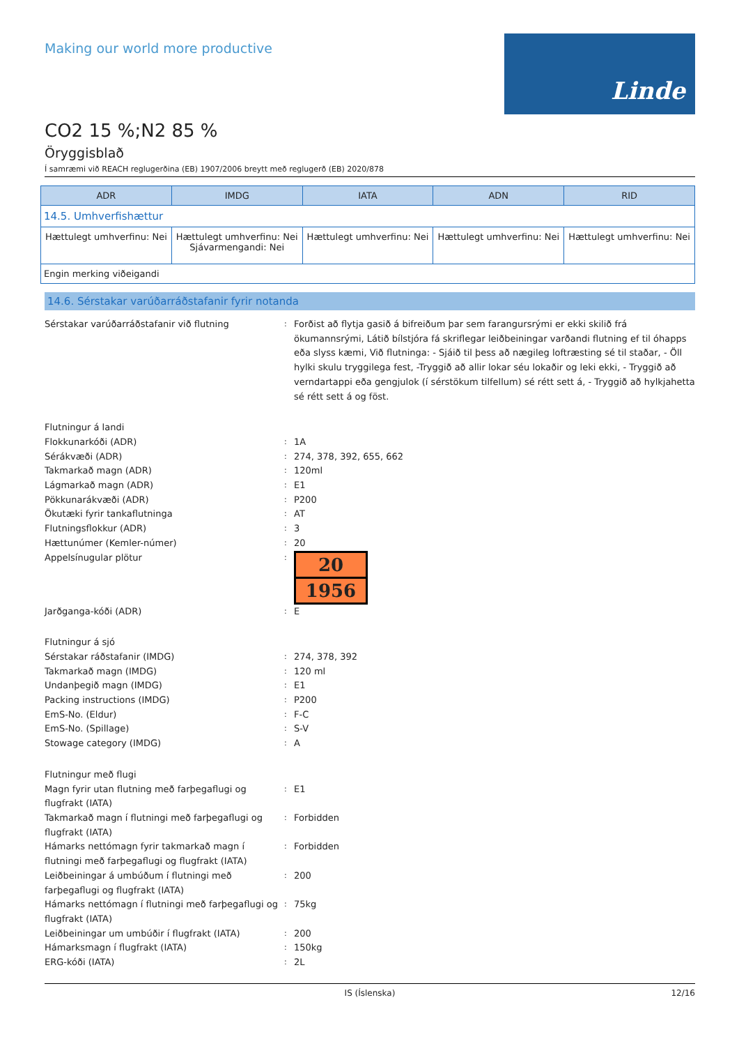Making our world more productive
Linde
CO2 15 %;N2 85 %
Öryggisblað
Í samræmi við REACH reglugerðina (EB) 1907/2006 breytt með reglugerð (EB) 2020/878
| ADR | IMDG | IATA | ADN | RID |
| --- | --- | --- | --- | --- |
| 14.5. Umhverfishættur | | | | |
| Hættulegt umhverfinu: Nei | Hættulegt umhverfinu: Nei Sjávarmengandi: Nei | Hættulegt umhverfinu: Nei | Hættulegt umhverfinu: Nei | Hættulegt umhverfinu: Nei |
| Engin merking viðeigandi | | | | |
14.6. Sérstakar varúðarráðstafanir fyrir notanda
Sérstakar varúðarráðstafanir við flutning
:
Forðist að flytja gasið á bifreiðum þar sem farangursrými er ekki skilið frá ökumannsrými, Látið bílstjóra fá skriflegar leiðbeiningar varðandi flutning ef til óhapps eða slyss kæmi, Við flutninga: - Sjáið til þess að nægileg loftræsting sé til staðar, - Öll hylki skulu tryggilega fest, -Tryggið að allir lokar séu lokaðir og leki ekki, - Tryggið að verndartappi eða gengjulok (í sérstökum tilfellum) sé rétt sett á, - Tryggið að hylkjahetta sé rétt sett á og föst.
Flutningur á landi
Flokkunarkóði (ADR)
:
1A
Sérákvæði (ADR)
:
274, 378, 392, 655, 662
Takmarkað magn (ADR)
:
120ml
Lágmarkað magn (ADR)
:
E1
Pökkunarákvæði (ADR)
:
P200
Ökutæki fyrir tankaflutninga
:
AT
Flutningsflokkur (ADR)
:
3
Hættunúmer (Kemler-númer)
:
20
Appelsínugular plötur
:
20
1956
Jarðganga-kóði (ADR)
:
E
Flutningur á sjó
Sérstakar ráðstafanir (IMDG)
:
274, 378, 392
Takmarkað magn (IMDG)
:
120 ml
Undanþegið magn (IMDG)
:
E1
Packing instructions (IMDG)
:
P200
EmS-No. (Eldur)
:
F-C
EmS-No. (Spillage)
:
S-V
Stowage category (IMDG)
:
A
Flutningur með flugi
Magn fyrir utan flutning með farþegaflugi og flugfrakt (IATA)
:
E1
Takmarkað magn í flutningi með farþegaflugi og flugfrakt (IATA)
:
Forbidden
Hámarks nettómagn fyrir takmarkað magn í flutningi með farþegaflugi og flugfrakt (IATA)
:
Forbidden
Leiðbeiningar á umbúðum í flutningi með farþegaflugi og flugfrakt (IATA)
:
200
Hámarks nettómagn í flutningi með farþegaflugi og flugfrakt (IATA)
:
75kg
Leiðbeiningar um umbúðir í flugfrakt (IATA)
:
200
Hámarksmagn í flugfrakt (IATA)
:
150kg
ERG-kóði (IATA)
:
2L
IS (Íslenska) 12/16